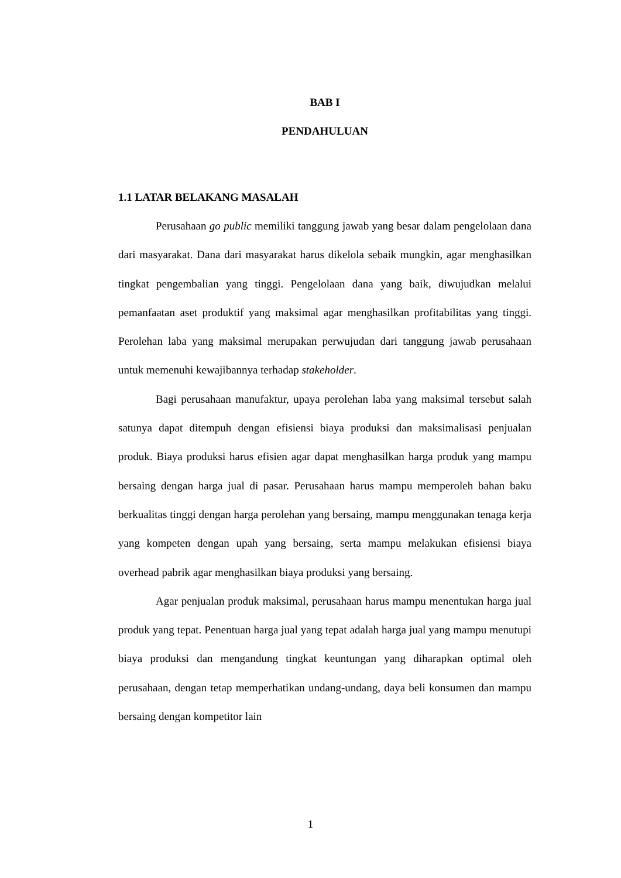BAB I
PENDAHULUAN
1.1 LATAR BELAKANG MASALAH
Perusahaan go public memiliki tanggung jawab yang besar dalam pengelolaan dana dari masyarakat. Dana dari masyarakat harus dikelola sebaik mungkin, agar menghasilkan tingkat pengembalian yang tinggi. Pengelolaan dana yang baik, diwujudkan melalui pemanfaatan aset produktif yang maksimal agar menghasilkan profitabilitas yang tinggi. Perolehan laba yang maksimal merupakan perwujudan dari tanggung jawab perusahaan untuk memenuhi kewajibannya terhadap stakeholder.
Bagi perusahaan manufaktur, upaya perolehan laba yang maksimal tersebut salah satunya dapat ditempuh dengan efisiensi biaya produksi dan maksimalisasi penjualan produk. Biaya produksi harus efisien agar dapat menghasilkan harga produk yang mampu bersaing dengan harga jual di pasar. Perusahaan harus mampu memperoleh bahan baku berkualitas tinggi dengan harga perolehan yang bersaing, mampu menggunakan tenaga kerja yang kompeten dengan upah yang bersaing, serta mampu melakukan efisiensi biaya overhead pabrik agar menghasilkan biaya produksi yang bersaing.
Agar penjualan produk maksimal, perusahaan harus mampu menentukan harga jual produk yang tepat. Penentuan harga jual yang tepat adalah harga jual yang mampu menutupi biaya produksi dan mengandung tingkat keuntungan yang diharapkan optimal oleh perusahaan, dengan tetap memperhatikan undang-undang, daya beli konsumen dan mampu bersaing dengan kompetitor lain
1